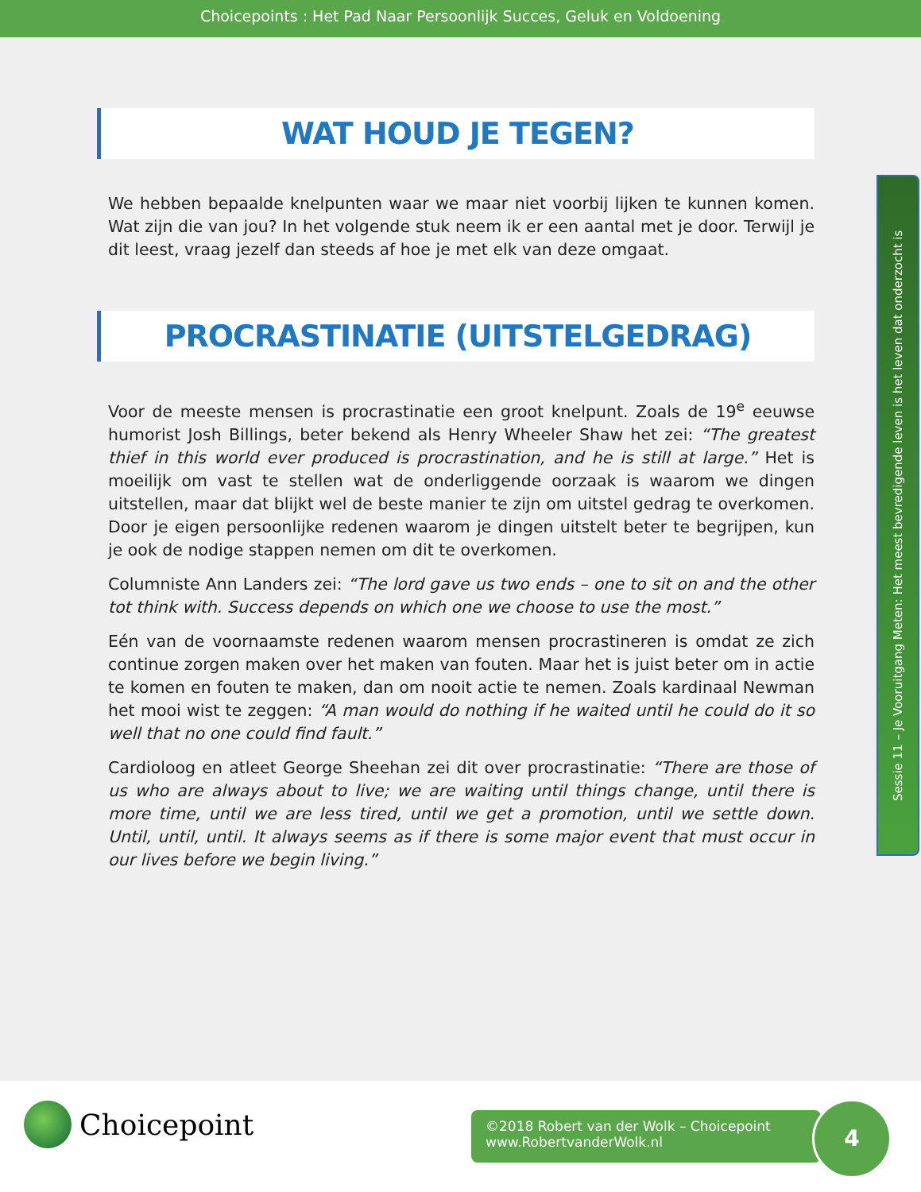Choicepoints : Het Pad Naar Persoonlijk Succes, Geluk en Voldoening
WAT HOUD JE TEGEN?
We hebben bepaalde knelpunten waar we maar niet voorbij lijken te kunnen komen. Wat zijn die van jou? In het volgende stuk neem ik er een aantal met je door. Terwijl je dit leest, vraag jezelf dan steeds af hoe je met elk van deze omgaat.
PROCRASTINATIE (UITSTELGEDRAG)
Voor de meeste mensen is procrastinatie een groot knelpunt. Zoals de 19<sup>e</sup> eeuwse humorist Josh Billings, beter bekend als Henry Wheeler Shaw het zei: “The greatest thief in this world ever produced is procrastination, and he is still at large.” Het is moeilijk om vast te stellen wat de onderliggende oorzaak is waarom we dingen uitstellen, maar dat blijkt wel de beste manier te zijn om uitstel gedrag te overkomen. Door je eigen persoonlijke redenen waarom je dingen uitstelt beter te begrijpen, kun je ook de nodige stappen nemen om dit te overkomen.
Columniste Ann Landers zei: “The lord gave us two ends – one to sit on and the other tot think with. Success depends on which one we choose to use the most.”
Eén van de voornaamste redenen waarom mensen procrastineren is omdat ze zich continue zorgen maken over het maken van fouten. Maar het is juist beter om in actie te komen en fouten te maken, dan om nooit actie te nemen. Zoals kardinaal Newman het mooi wist te zeggen: “A man would do nothing if he waited until he could do it so well that no one could find fault.”
Cardioloog en atleet George Sheehan zei dit over procrastinatie: “There are those of us who are always about to live; we are waiting until things change, until there is more time, until we are less tired, until we get a promotion, until we settle down. Until, until, until. It always seems as if there is some major event that must occur in our lives before we begin living.”
Sessie 11 – Je Vooruitgang Meten: Het meest bevredigende leven is het leven dat onderzocht is
Choicepoint
©2018 Robert van der Wolk – Choicepoint
www.RobertvanderWolk.nl
4